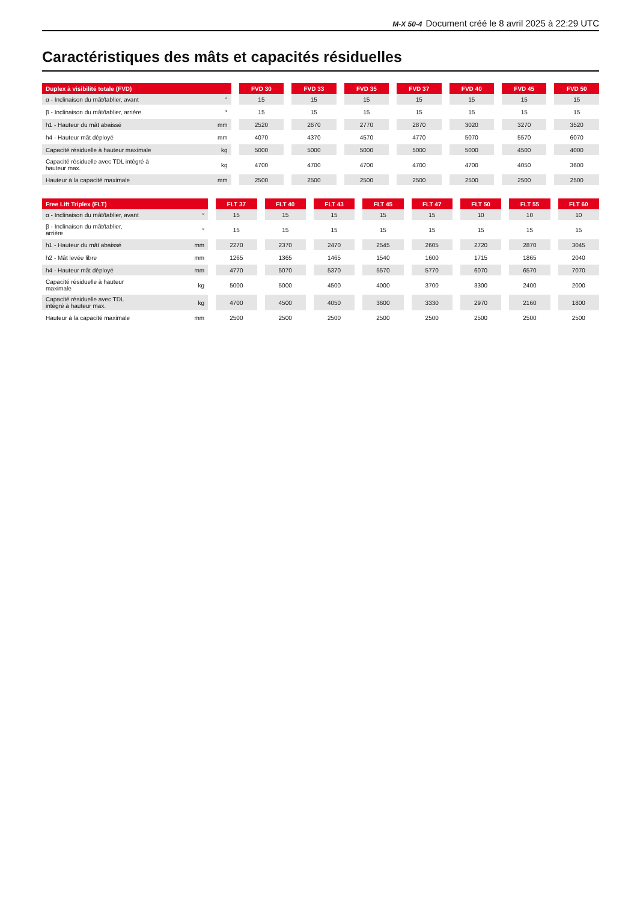M-X 50-4 Document créé le 8 avril 2025 à 22:29 UTC
Caractéristiques des mâts et capacités résiduelles
| Duplex à visibilité totale (FVD) | | FVD 30 | FVD 33 | FVD 35 | FVD 37 | FVD 40 | FVD 45 | FVD 50 |
| --- | --- | --- | --- | --- | --- | --- | --- | --- |
| α - Inclinaison du mât/tablier, avant | ° | 15 | 15 | 15 | 15 | 15 | 15 | 15 |
| β - Inclinaison du mât/tablier, arrière | ° | 15 | 15 | 15 | 15 | 15 | 15 | 15 |
| h1 - Hauteur du mât abaissé | mm | 2520 | 2670 | 2770 | 2870 | 3020 | 3270 | 3520 |
| h4 - Hauteur mât déployé | mm | 4070 | 4370 | 4570 | 4770 | 5070 | 5570 | 6070 |
| Capacité résiduelle à hauteur maximale | kg | 5000 | 5000 | 5000 | 5000 | 5000 | 4500 | 4000 |
| Capacité résiduelle avec TDL intégré à hauteur max. | kg | 4700 | 4700 | 4700 | 4700 | 4700 | 4050 | 3600 |
| Hauteur à la capacité maximale | mm | 2500 | 2500 | 2500 | 2500 | 2500 | 2500 | 2500 |
| Free Lift Triplex (FLT) | | FLT 37 | FLT 40 | FLT 43 | FLT 45 | FLT 47 | FLT 50 | FLT 55 | FLT 60 |
| --- | --- | --- | --- | --- | --- | --- | --- | --- | --- |
| α - Inclinaison du mât/tablier, avant | ° | 15 | 15 | 15 | 15 | 15 | 10 | 10 | 10 |
| β - Inclinaison du mât/tablier, arrière | ° | 15 | 15 | 15 | 15 | 15 | 15 | 15 | 15 |
| h1 - Hauteur du mât abaissé | mm | 2270 | 2370 | 2470 | 2545 | 2605 | 2720 | 2870 | 3045 |
| h2 - Mât levée libre | mm | 1265 | 1365 | 1465 | 1540 | 1600 | 1715 | 1865 | 2040 |
| h4 - Hauteur mât déployé | mm | 4770 | 5070 | 5370 | 5570 | 5770 | 6070 | 6570 | 7070 |
| Capacité résiduelle à hauteur maximale | kg | 5000 | 5000 | 4500 | 4000 | 3700 | 3300 | 2400 | 2000 |
| Capacité résiduelle avec TDL intégré à hauteur max. | kg | 4700 | 4500 | 4050 | 3600 | 3330 | 2970 | 2160 | 1800 |
| Hauteur à la capacité maximale | mm | 2500 | 2500 | 2500 | 2500 | 2500 | 2500 | 2500 | 2500 |